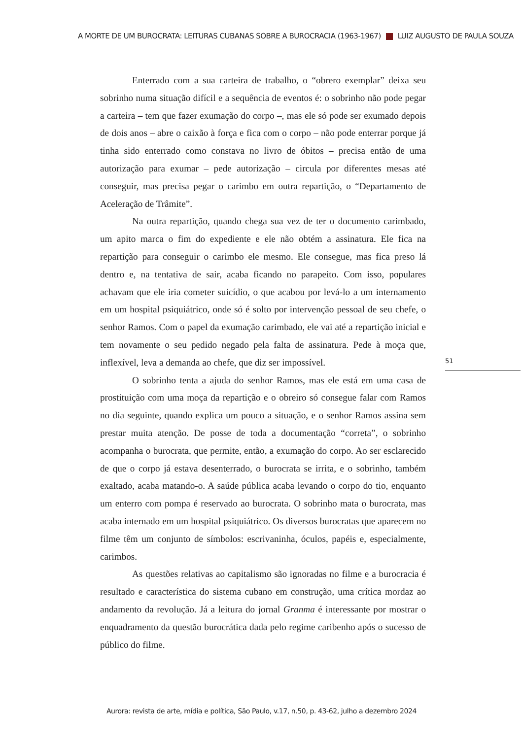A MORTE DE UM BUROCRATA: LEITURAS CUBANAS SOBRE A BUROCRACIA (1963-1967) LUIZ AUGUSTO DE PAULA SOUZA
Enterrado com a sua carteira de trabalho, o “obrero exemplar” deixa seu sobrinho numa situação difícil e a sequência de eventos é: o sobrinho não pode pegar a carteira – tem que fazer exumação do corpo –, mas ele só pode ser exumado depois de dois anos – abre o caixão à força e fica com o corpo – não pode enterrar porque já tinha sido enterrado como constava no livro de óbitos – precisa então de uma autorização para exumar – pede autorização – circula por diferentes mesas até conseguir, mas precisa pegar o carimbo em outra repartição, o “Departamento de Aceleração de Trâmite”.
Na outra repartição, quando chega sua vez de ter o documento carimbado, um apito marca o fim do expediente e ele não obtém a assinatura. Ele fica na repartição para conseguir o carimbo ele mesmo. Ele consegue, mas fica preso lá dentro e, na tentativa de sair, acaba ficando no parapeito. Com isso, populares achavam que ele iria cometer suicídio, o que acabou por levá-lo a um internamento em um hospital psiquiátrico, onde só é solto por intervenção pessoal de seu chefe, o senhor Ramos. Com o papel da exumação carimbado, ele vai até a repartição inicial e tem novamente o seu pedido negado pela falta de assinatura. Pede à moça que, inflexível, leva a demanda ao chefe, que diz ser impossível.
O sobrinho tenta a ajuda do senhor Ramos, mas ele está em uma casa de prostituição com uma moça da repartição e o obreiro só consegue falar com Ramos no dia seguinte, quando explica um pouco a situação, e o senhor Ramos assina sem prestar muita atenção. De posse de toda a documentação “correta”, o sobrinho acompanha o burocrata, que permite, então, a exumação do corpo. Ao ser esclarecido de que o corpo já estava desenterrado, o burocrata se irrita, e o sobrinho, também exaltado, acaba matando-o. A saúde pública acaba levando o corpo do tio, enquanto um enterro com pompa é reservado ao burocrata. O sobrinho mata o burocrata, mas acaba internado em um hospital psiquiátrico. Os diversos burocratas que aparecem no filme têm um conjunto de símbolos: escrivaninha, óculos, papéis e, especialmente, carimbos.
As questões relativas ao capitalismo são ignoradas no filme e a burocracia é resultado e característica do sistema cubano em construção, uma crítica mordaz ao andamento da revolução. Já a leitura do jornal Granma é interessante por mostrar o enquadramento da questão burocrática dada pelo regime caribenho após o sucesso de público do filme.
51
Aurora: revista de arte, mídia e política, São Paulo, v.17, n.50, p. 43-62, julho a dezembro 2024